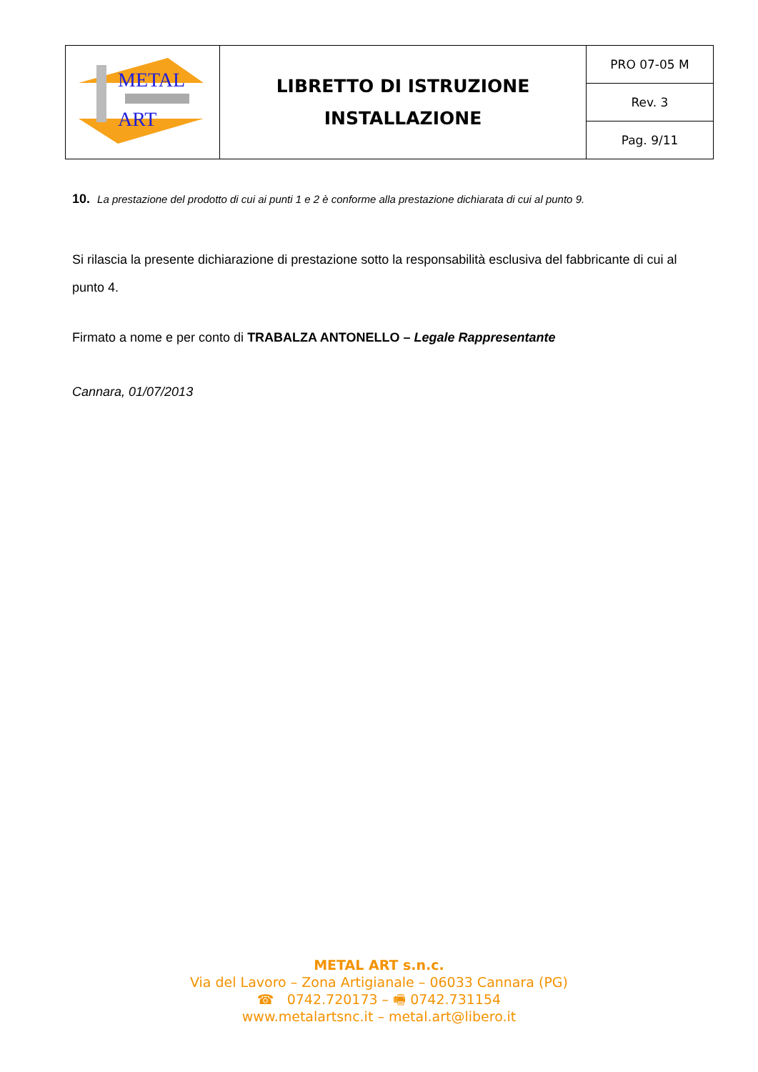| METAL ART | LIBRETTO DI ISTRUZIONE INSTALLAZIONE | PRO 07-05 M |
| | | Rev. 3 |
| | | Pag. 9/11 |
10. La prestazione del prodotto di cui ai punti 1 e 2 è conforme alla prestazione dichiarata di cui al punto 9.
Si rilascia la presente dichiarazione di prestazione sotto la responsabilità esclusiva del fabbricante di cui al punto 4.
Firmato a nome e per conto di TRABALZA ANTONELLO – Legale Rappresentante
Cannara, 01/07/2013
METAL ART s.n.c.
Via del Lavoro – Zona Artigianale – 06033 Cannara (PG)
☎ 0742.720173 – 🖷 0742.731154
www.metalartsnc.it – metal.art@libero.it